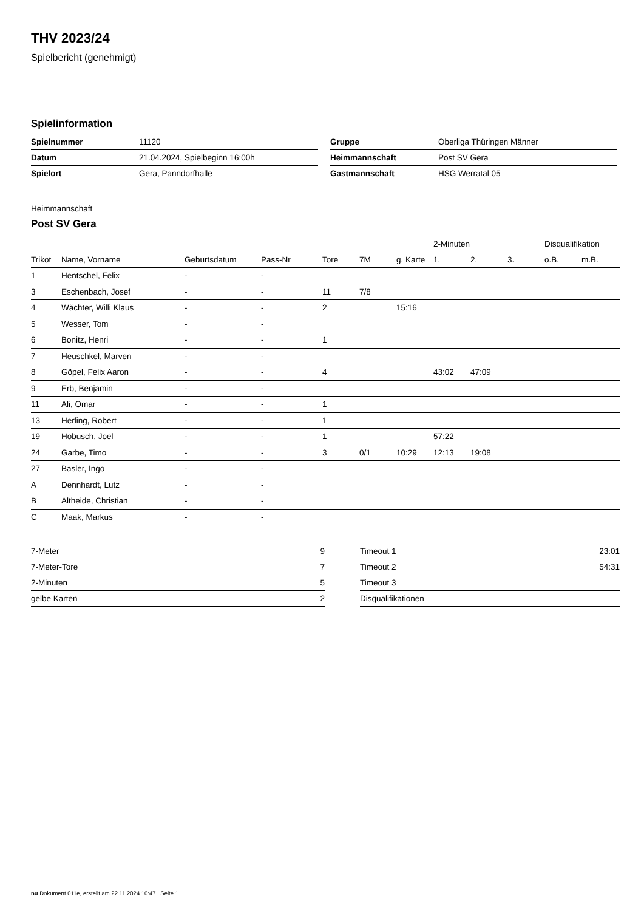THV 2023/24
Spielbericht (genehmigt)
Spielinformation
| Spielnummer | 11120 |
| Datum | 21.04.2024, Spielbeginn 16:00h |
| Spielort | Gera, Panndorfhalle |
| Gruppe | Oberliga Thüringen Männer |
| Heimmannschaft | Post SV Gera |
| Gastmannschaft | HSG Werratal 05 |
Heimmannschaft
Post SV Gera
| | | | | | | | 2-Minuten | | | Disqualifikation | |
| --- | --- | --- | --- | --- | --- | --- | --- | --- | --- | --- | --- |
| Trikot | Name, Vorname | Geburtsdatum | Pass-Nr | Tore | 7M | g. Karte | 1. | 2. | 3. | o.B. | m.B. |
| 1 | Hentschel, Felix | - | - | | | | | | | | |
| 3 | Eschenbach, Josef | - | - | 11 | 7/8 | | | | | | |
| 4 | Wächter, Willi Klaus | - | - | 2 | | 15:16 | | | | | |
| 5 | Wesser, Tom | - | - | | | | | | | | |
| 6 | Bonitz, Henri | - | - | 1 | | | | | | | |
| 7 | Heuschkel, Marven | - | - | | | | | | | | |
| 8 | Göpel, Felix Aaron | - | - | 4 | | | 43:02 | 47:09 | | | |
| 9 | Erb, Benjamin | - | - | | | | | | | | |
| 11 | Ali, Omar | - | - | 1 | | | | | | | |
| 13 | Herling, Robert | - | - | 1 | | | | | | | |
| 19 | Hobusch, Joel | - | - | 1 | | | 57:22 | | | | |
| 24 | Garbe, Timo | - | - | 3 | 0/1 | 10:29 | 12:13 | 19:08 | | | |
| 27 | Basler, Ingo | - | - | | | | | | | | |
| A | Dennhardt, Lutz | - | - | | | | | | | | |
| B | Altheide, Christian | - | - | | | | | | | | |
| C | Maak, Markus | - | - | | | | | | | | |
| 7-Meter | 9 |
| 7-Meter-Tore | 7 |
| 2-Minuten | 5 |
| gelbe Karten | 2 |
| Timeout 1 | 23:01 |
| Timeout 2 | 54:31 |
| Timeout 3 | |
| Disqualifikationen | |
nu.Dokument 011e, erstellt am 22.11.2024 10:47 | Seite 1